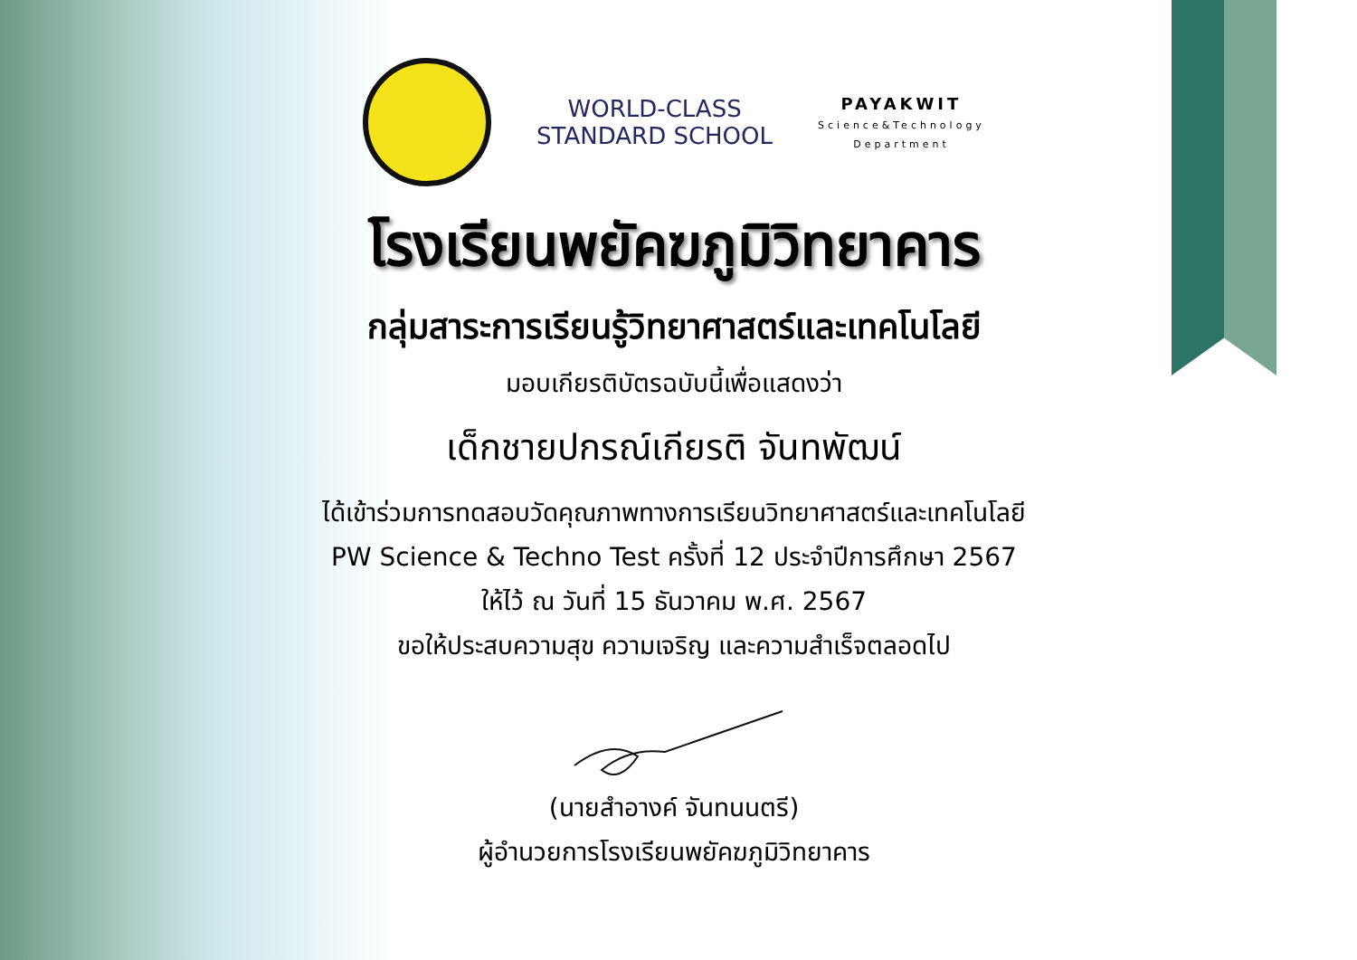WORLD-CLASS
STANDARD SCHOOL
PAYAKWIT
Science&Technology
Department
โรงเรียนพยัคฆภูมิวิทยาคาร
กลุ่มสาระการเรียนรู้วิทยาศาสตร์และเทคโนโลยี
มอบเกียรติบัตรฉบับนี้เพื่อแสดงว่า
เด็กชายปกรณ์เกียรติ จันทพัฒน์
ได้เข้าร่วมการทดสอบวัดคุณภาพทางการเรียนวิทยาศาสตร์และเทคโนโลยี
PW Science & Techno Test ครั้งที่ 12 ประจำปีการศึกษา 2567
ให้ไว้ ณ วันที่ 15 ธันวาคม พ.ศ. 2567
ขอให้ประสบความสุข ความเจริญ และความสำเร็จตลอดไป
(นายสำอางค์ จันทนนตรี)
ผู้อำนวยการโรงเรียนพยัคฆภูมิวิทยาคาร